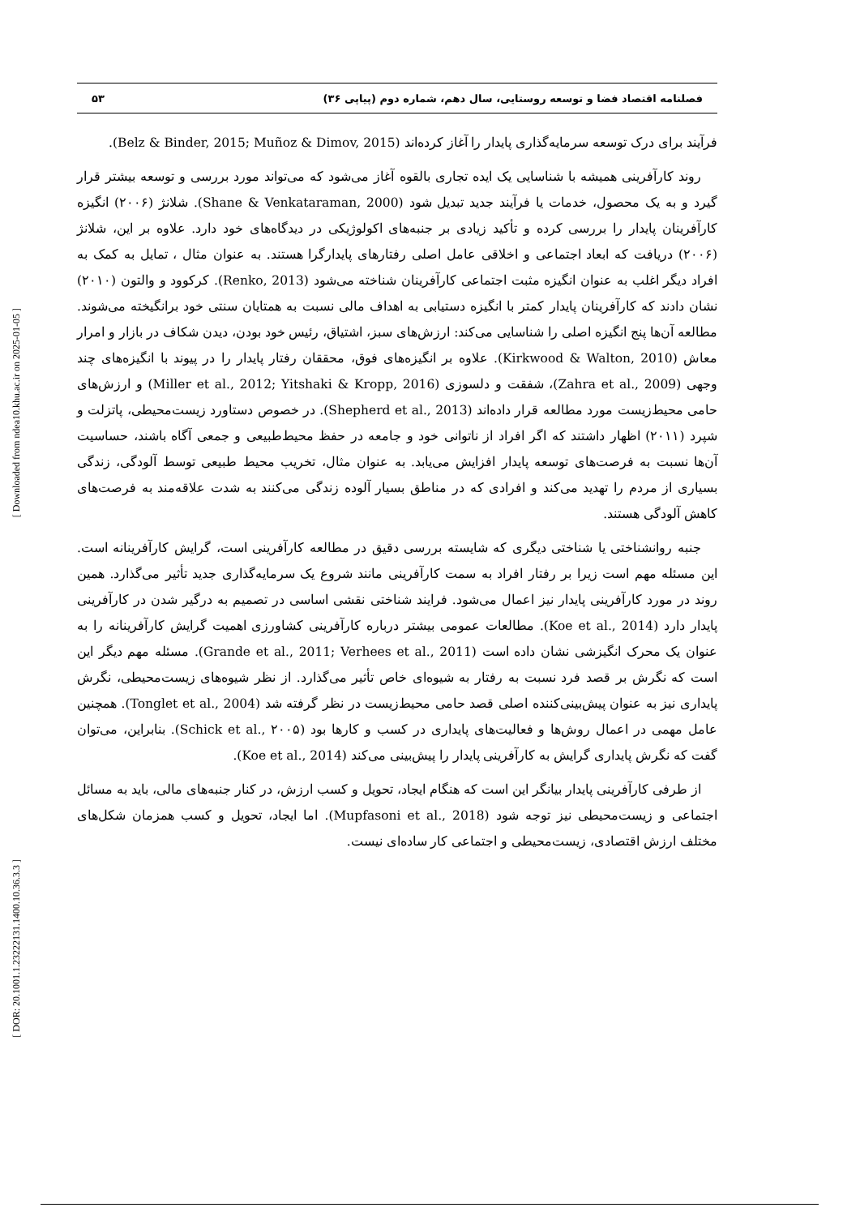[ Downloaded from ndea10.khu.ac.ir on 2025-01-05 ]
[ DOR: 20.1001.1.23222131.1400.10.36.3.3 ]
فصلنامه اقتصاد فضا و توسعه روستایی، سال دهم، شماره دوم (پیاپی ۳۶) ۵۳
فرآیند برای درک توسعه سرمایه‌گذاری پایدار را آغاز کرده‌اند (Belz & Binder, 2015; Muñoz & Dimov, 2015).
روند کارآفرینی همیشه با شناسایی یک ایده تجاری بالقوه آغاز می‌شود که می‌تواند مورد بررسی و توسعه بیشتر قرار گیرد و به یک محصول، خدمات یا فرآیند جدید تبدیل شود (Shane & Venkataraman, 2000). شلانژ (۲۰۰۶) انگیزه کارآفرینان پایدار را بررسی کرده و تأکید زیادی بر جنبه‌های اکولوژیکی در دیدگاه‌های خود دارد. علاوه بر این، شلانژ (۲۰۰۶) دریافت که ابعاد اجتماعی و اخلاقی عامل اصلی رفتارهای پایدارگرا هستند. به عنوان مثال ، تمایل به کمک به افراد دیگر اغلب به عنوان انگیزه مثبت اجتماعی کارآفرینان شناخته می‌شود (Renko, 2013). کرکوود و والتون (۲۰۱۰) نشان دادند که کارآفرینان پایدار کمتر با انگیزه دستیابی به اهداف مالی نسبت به همتایان سنتی خود برانگیخته می‌شوند. مطالعه آن‌ها پنج انگیزه اصلی را شناسایی می‌کند: ارزش‌های سبز، اشتیاق، رئیس خود بودن، دیدن شکاف در بازار و امرار معاش (Kirkwood & Walton, 2010). علاوه بر انگیزه‌های فوق، محققان رفتار پایدار را در پیوند با انگیزه‌های چند وجهی (Zahra et al., 2009)، شفقت و دلسوزی (Miller et al., 2012; Yitshaki & Kropp, 2016) و ارزش‌های حامی محیط‌زیست مورد مطالعه قرار داده‌اند (Shepherd et al., 2013). در خصوص دستاورد زیست‌محیطی، پاتزلت و شپرد (۲۰۱۱) اظهار داشتند که اگر افراد از ناتوانی خود و جامعه در حفظ محیط‌طبیعی و جمعی آگاه باشند، حساسیت آن‌ها نسبت به فرصت‌های توسعه پایدار افزایش می‌یابد. به عنوان مثال، تخریب محیط طبیعی توسط آلودگی، زندگی بسیاری از مردم را تهدید می‌کند و افرادی که در مناطق بسیار آلوده زندگی می‌کنند به شدت علاقه‌مند به فرصت‌های کاهش آلودگی هستند.
جنبه روانشناختی یا شناختی دیگری که شایسته بررسی دقیق در مطالعه کارآفرینی است، گرایش کارآفرینانه است. این مسئله مهم است زیرا بر رفتار افراد به سمت کارآفرینی مانند شروع یک سرمایه‌گذاری جدید تأثیر می‌گذارد. همین روند در مورد کارآفرینی پایدار نیز اعمال می‌شود. فرایند شناختی نقشی اساسی در تصمیم به درگیر شدن در کارآفرینی پایدار دارد (Koe et al., 2014). مطالعات عمومی بیشتر درباره کارآفرینی کشاورزی اهمیت گرایش کارآفرینانه را به عنوان یک محرک انگیزشی نشان داده است (Grande et al., 2011; Verhees et al., 2011). مسئله مهم دیگر این است که نگرش بر قصد فرد نسبت به رفتار به شیوه‌ای خاص تأثیر می‌گذارد. از نظر شیوه‌های زیست‌محیطی، نگرش پایداری نیز به عنوان پیش‌بینی‌کننده اصلی قصد حامی محیط‌زیست در نظر گرفته شد (Tonglet et al., 2004). همچنین عامل مهمی در اعمال روش‌ها و فعالیت‌های پایداری در کسب و کارها بود (Schick et al., ۲۰۰۵). بنابراین، می‌توان گفت که نگرش پایداری گرایش به کارآفرینی پایدار را پیش‌بینی می‌کند (Koe et al., 2014).
از طرفی کارآفرینی پایدار بیانگر این است که هنگام ایجاد، تحویل و کسب ارزش، در کنار جنبه‌های مالی، باید به مسائل اجتماعی و زیست‌محیطی نیز توجه شود (Mupfasoni et al., 2018). اما ایجاد، تحویل و کسب همزمان شکل‌های مختلف ارزش اقتصادی، زیست‌محیطی و اجتماعی کار ساده‌ای نیست.